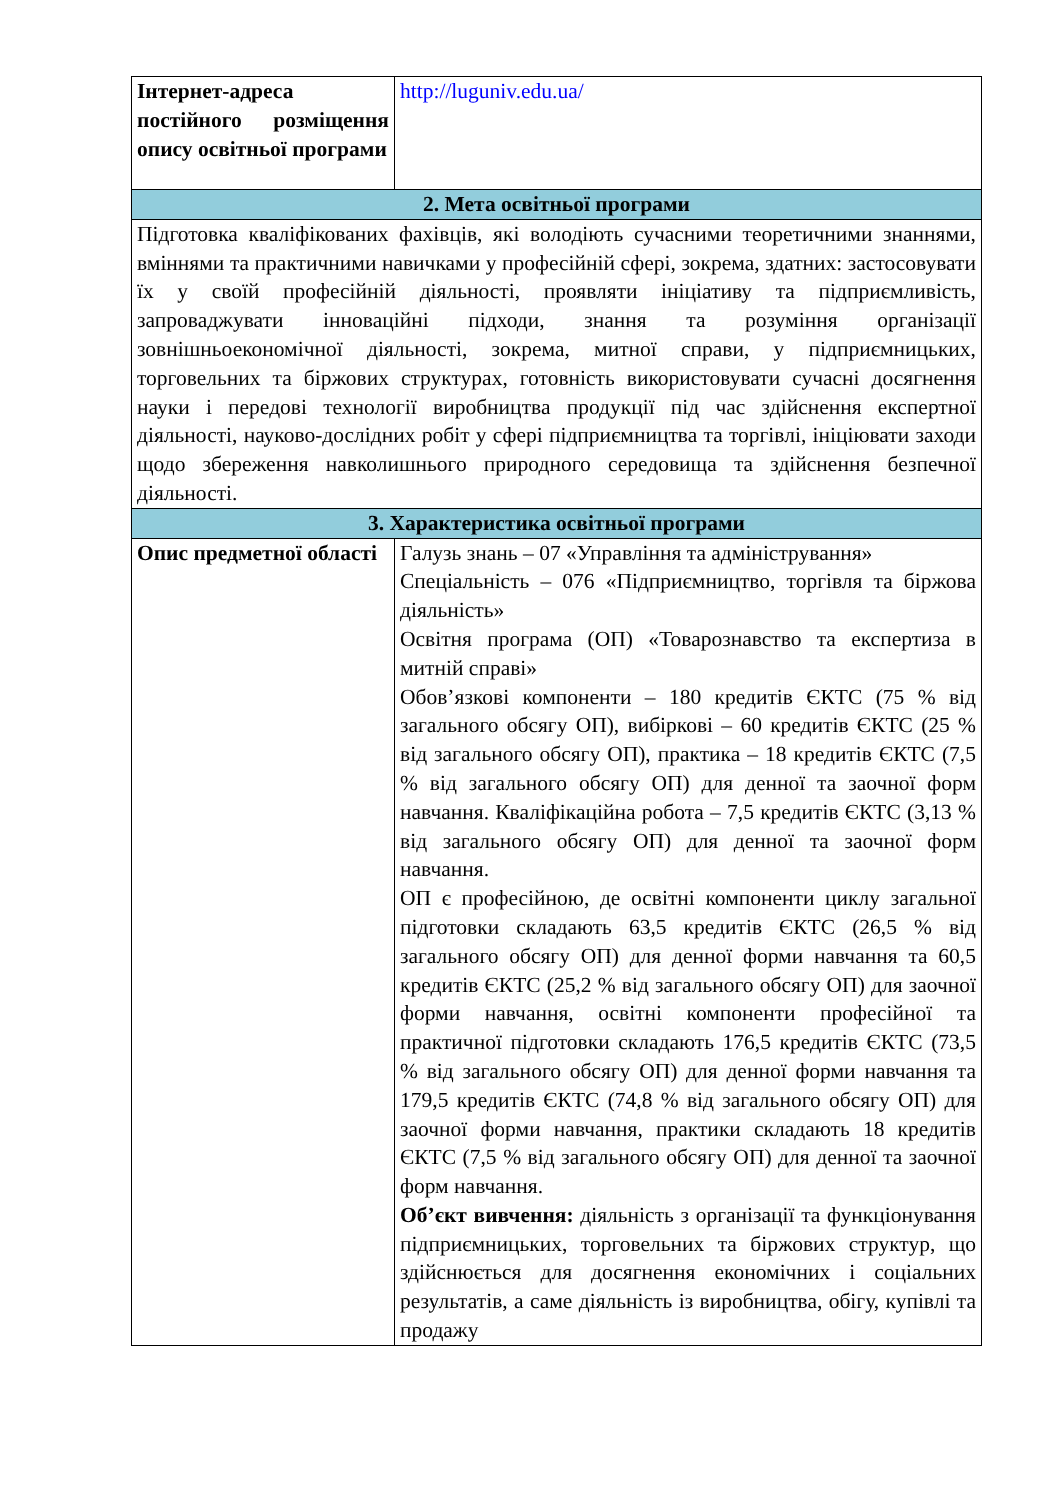| Інтернет-адреса постійного розміщення опису освітньої програми | http://luguniv.edu.ua/ |
| 2. Мета освітньої програми | |
| Підготовка кваліфікованих фахівців, які володіють сучасними теоретичними знаннями, вміннями та практичними навичками у професійній сфері, зокрема, здатних: застосовувати їх у своїй професійній діяльності, проявляти ініціативу та підприємливість, запроваджувати інноваційні підходи, знання та розуміння організації зовнішньоекономічної діяльності, зокрема, митної справи, у підприємницьких, торговельних та біржових структурах, готовність використовувати сучасні досягнення науки і передові технології виробництва продукції під час здійснення експертної діяльності, науково-дослідних робіт у сфері підприємництва та торгівлі, ініціювати заходи щодо збереження навколишнього природного середовища та здійснення безпечної діяльності. | |
| 3. Характеристика освітньої програми | |
| Опис предметної області | Галузь знань – 07 «Управління та адміністрування» Спеціальність – 076 «Підприємництво, торгівля та біржова діяльність» Освітня програма (ОП) «Товарознавство та експертиза в митній справі» Обов’язкові компоненти – 180 кредитів ЄКТС (75 % від загального обсягу ОП), вибіркові – 60 кредитів ЄКТС (25 % від загального обсягу ОП), практика – 18 кредитів ЄКТС (7,5 % від загального обсягу ОП) для денної та заочної форм навчання. Кваліфікаційна робота – 7,5 кредитів ЄКТС (3,13 % від загального обсягу ОП) для денної та заочної форм навчання. ОП є професійною, де освітні компоненти циклу загальної підготовки складають 63,5 кредитів ЄКТС (26,5 % від загального обсягу ОП) для денної форми навчання та 60,5 кредитів ЄКТС (25,2 % від загального обсягу ОП) для заочної форми навчання, освітні компоненти професійної та практичної підготовки складають 176,5 кредитів ЄКТС (73,5 % від загального обсягу ОП) для денної форми навчання та 179,5 кредитів ЄКТС (74,8 % від загального обсягу ОП) для заочної форми навчання, практики складають 18 кредитів ЄКТС (7,5 % від загального обсягу ОП) для денної та заочної форм навчання. Об’єкт вивчення: діяльність з організації та функціонування підприємницьких, торговельних та біржових структур, що здійснюється для досягнення економічних і соціальних результатів, а саме діяльність із виробництва, обігу, купівлі та продажу |